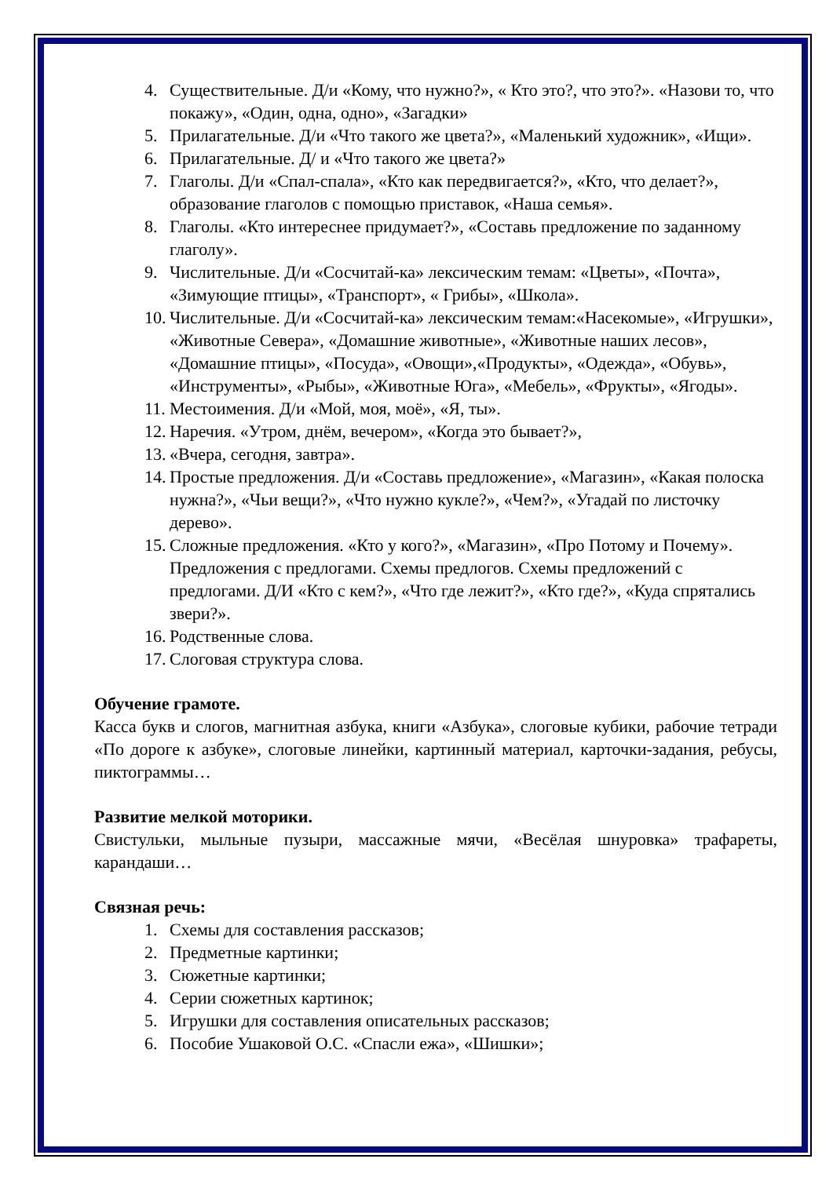4. Существительные. Д/и «Кому, что нужно?», « Кто это?, что это?». «Назови то, что покажу», «Один, одна, одно», «Загадки»
5. Прилагательные. Д/и «Что такого же цвета?», «Маленький художник», «Ищи».
6. Прилагательные. Д/ и «Что такого же цвета?»
7. Глаголы. Д/и «Спал-спала», «Кто как передвигается?», «Кто, что делает?», образование глаголов с помощью приставок, «Наша семья».
8. Глаголы. «Кто интереснее придумает?», «Составь предложение по заданному глаголу».
9. Числительные. Д/и «Сосчитай-ка» лексическим темам: «Цветы», «Почта», «Зимующие птицы», «Транспорт», « Грибы», «Школа».
10. Числительные. Д/и «Сосчитай-ка» лексическим темам:«Насекомые», «Игрушки», «Животные Севера», «Домашние животные», «Животные наших лесов», «Домашние птицы», «Посуда», «Овощи»,«Продукты», «Одежда», «Обувь», «Инструменты», «Рыбы», «Животные Юга», «Мебель», «Фрукты», «Ягоды».
11. Местоимения. Д/и «Мой, моя, моё», «Я, ты».
12. Наречия. «Утром, днём, вечером», «Когда это бывает?»,
13. «Вчера, сегодня, завтра».
14. Простые предложения. Д/и «Составь предложение», «Магазин», «Какая полоска нужна?», «Чьи вещи?», «Что нужно кукле?», «Чем?», «Угадай по листочку дерево».
15. Сложные предложения. «Кто у кого?», «Магазин», «Про Потому и Почему». Предложения с предлогами. Схемы предлогов. Схемы предложений с предлогами. Д/И «Кто с кем?», «Что где лежит?», «Кто где?», «Куда спрятались звери?».
16. Родственные слова.
17. Слоговая структура слова.
Обучение грамоте.
Касса букв и слогов, магнитная азбука, книги «Азбука», слоговые кубики, рабочие тетради «По дороге к азбуке», слоговые линейки, картинный материал, карточки-задания, ребусы, пиктограммы…
Развитие мелкой моторики.
Свистульки, мыльные пузыри, массажные мячи, «Весёлая шнуровка» трафареты, карандаши…
Связная речь:
1. Схемы для составления рассказов;
2. Предметные картинки;
3. Сюжетные картинки;
4. Серии сюжетных картинок;
5. Игрушки для составления описательных рассказов;
6. Пособие Ушаковой О.С. «Спасли ежа», «Шишки»;